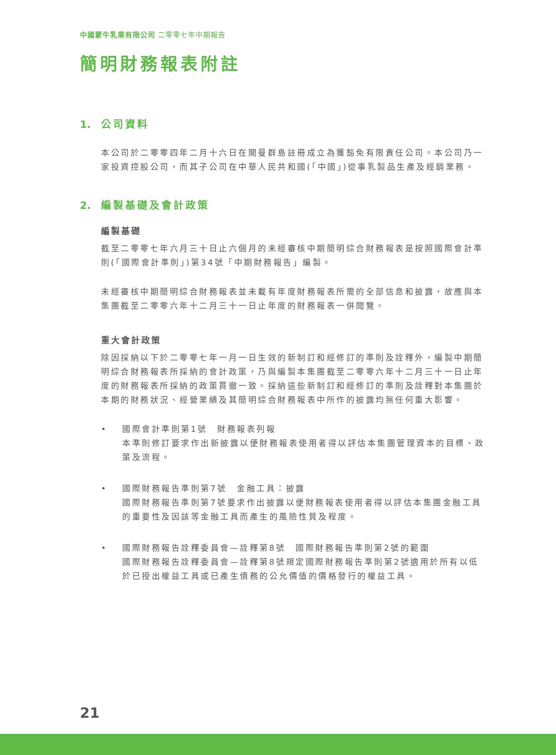中國蒙牛乳業有限公司 二零零七年中期報告
簡明財務報表附註
1. 公司資料
本公司於二零零四年二月十六日在開曼群島註冊成立為獲豁免有限責任公司。本公司乃一家投資控股公司，而其子公司在中華人民共和國(「中國」)從事乳製品生產及經銷業務。
2. 編製基礎及會計政策
編製基礎
截至二零零七年六月三十日止六個月的未經審核中期簡明綜合財務報表是按照國際會計準則(「國際會計準則」)第34號「中期財務報告」編製。
未經審核中期簡明綜合財務報表並未載有年度財務報表所需的全部信息和披露，故應與本集團截至二零零六年十二月三十一日止年度的財務報表一併閱覽。
重大會計政策
除因採納以下於二零零七年一月一日生效的新制訂和經修訂的準則及詮釋外，編製中期簡明綜合財務報表所採納的會計政策，乃與編製本集團截至二零零六年十二月三十一日止年度的財務報表所採納的政策貫徹一致。採納這些新制訂和經修訂的準則及詮釋對本集團於本期的財務狀況、經營業績及其簡明綜合財務報表中所作的披露均無任何重大影響。
• 國際會計準則第1號　財務報表列報
本準則修訂要求作出新披露以便財務報表使用者得以評估本集團管理資本的目標、政策及流程。
• 國際財務報告準則第7號　金融工具：披露
國際財務報告準則第7號要求作出披露以便財務報表使用者得以評估本集團金融工具的重要性及因該等金融工具而產生的風險性質及程度。
• 國際財務報告詮釋委員會—詮釋第8號　國際財務報告準則第2號的範圍
國際財務報告詮釋委員會—詮釋第8號規定國際財務報告準則第2號適用於所有以低於已授出權益工具或已產生債務的公允價值的價格發行的權益工具。
21